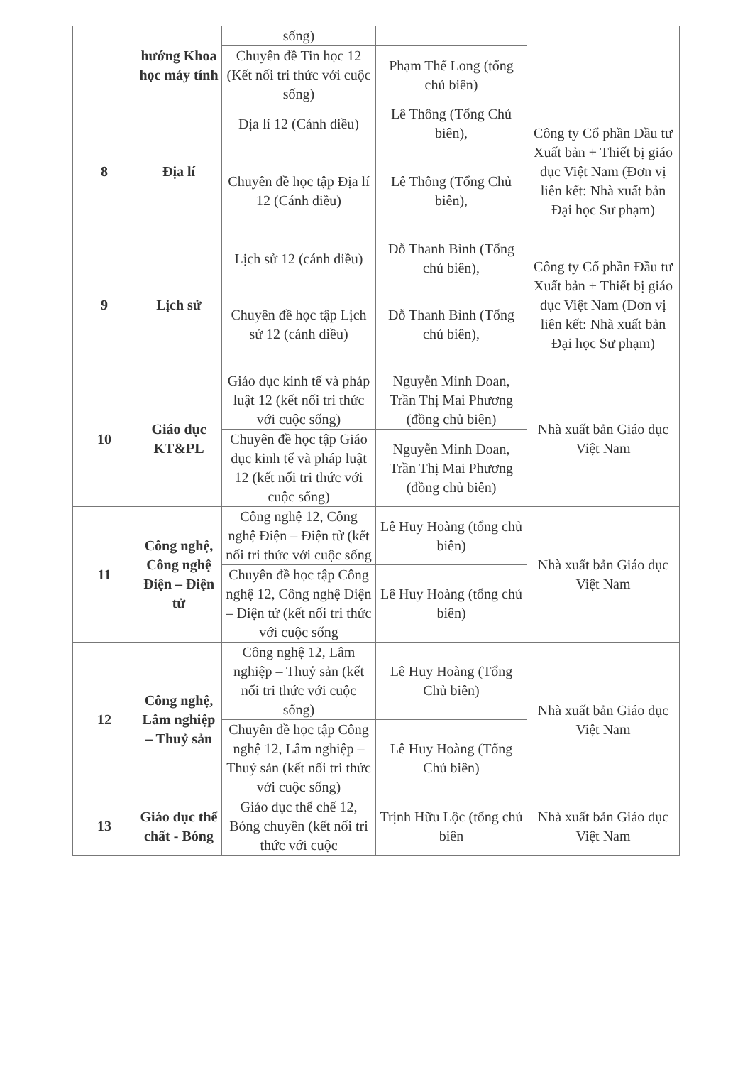| | hướng Khoa học máy tính | sống) | | |
| | | Chuyên đề Tin học 12 (Kết nối tri thức với cuộc sống) | Phạm Thế Long (tổng chủ biên) | |
| 8 | Địa lí | Địa lí 12 (Cánh diều) | Lê Thông (Tổng Chủ biên), | Công ty Cổ phần Đầu tư Xuất bản + Thiết bị giáo dục Việt Nam (Đơn vị liên kết: Nhà xuất bản Đại học Sư phạm) |
| | | Chuyên đề học tập Địa lí 12 (Cánh diều) | Lê Thông (Tổng Chủ biên), | |
| 9 | Lịch sử | Lịch sử 12 (cánh diều) | Đỗ Thanh Bình (Tổng chủ biên), | Công ty Cổ phần Đầu tư Xuất bản + Thiết bị giáo dục Việt Nam (Đơn vị liên kết: Nhà xuất bản Đại học Sư phạm) |
| | | Chuyên đề học tập Lịch sử 12 (cánh diều) | Đỗ Thanh Bình (Tổng chủ biên), | |
| 10 | Giáo dục KT&PL | Giáo dục kinh tế và pháp luật 12 (kết nối tri thức với cuộc sống) | Nguyễn Minh Đoan, Trần Thị Mai Phương (đồng chủ biên) | Nhà xuất bản Giáo dục Việt Nam |
| | | Chuyên đề học tập Giáo dục kinh tế và pháp luật 12 (kết nối tri thức với cuộc sống) | Nguyễn Minh Đoan, Trần Thị Mai Phương (đồng chủ biên) | |
| 11 | Công nghệ, Công nghệ Điện – Điện tử | Công nghệ 12, Công nghệ Điện – Điện tử (kết nối tri thức với cuộc sống | Lê Huy Hoàng (tổng chủ biên) | Nhà xuất bản Giáo dục Việt Nam |
| | | Chuyên đề học tập Công nghệ 12, Công nghệ Điện – Điện tử (kết nối tri thức với cuộc sống | Lê Huy Hoàng (tổng chủ biên) | |
| 12 | Công nghệ, Lâm nghiệp – Thuỷ sản | Công nghệ 12, Lâm nghiệp – Thuỷ sản (kết nối tri thức với cuộc sống) | Lê Huy Hoàng (Tổng Chủ biên) | Nhà xuất bản Giáo dục Việt Nam |
| | | Chuyên đề học tập Công nghệ 12, Lâm nghiệp – Thuỷ sản (kết nối tri thức với cuộc sống) | Lê Huy Hoàng (Tổng Chủ biên) | |
| 13 | Giáo dục thể chất - Bóng | Giáo dục thể chế 12, Bóng chuyền (kết nối tri thức với cuộc | Trịnh Hữu Lộc (tổng chủ biên | Nhà xuất bản Giáo dục Việt Nam |